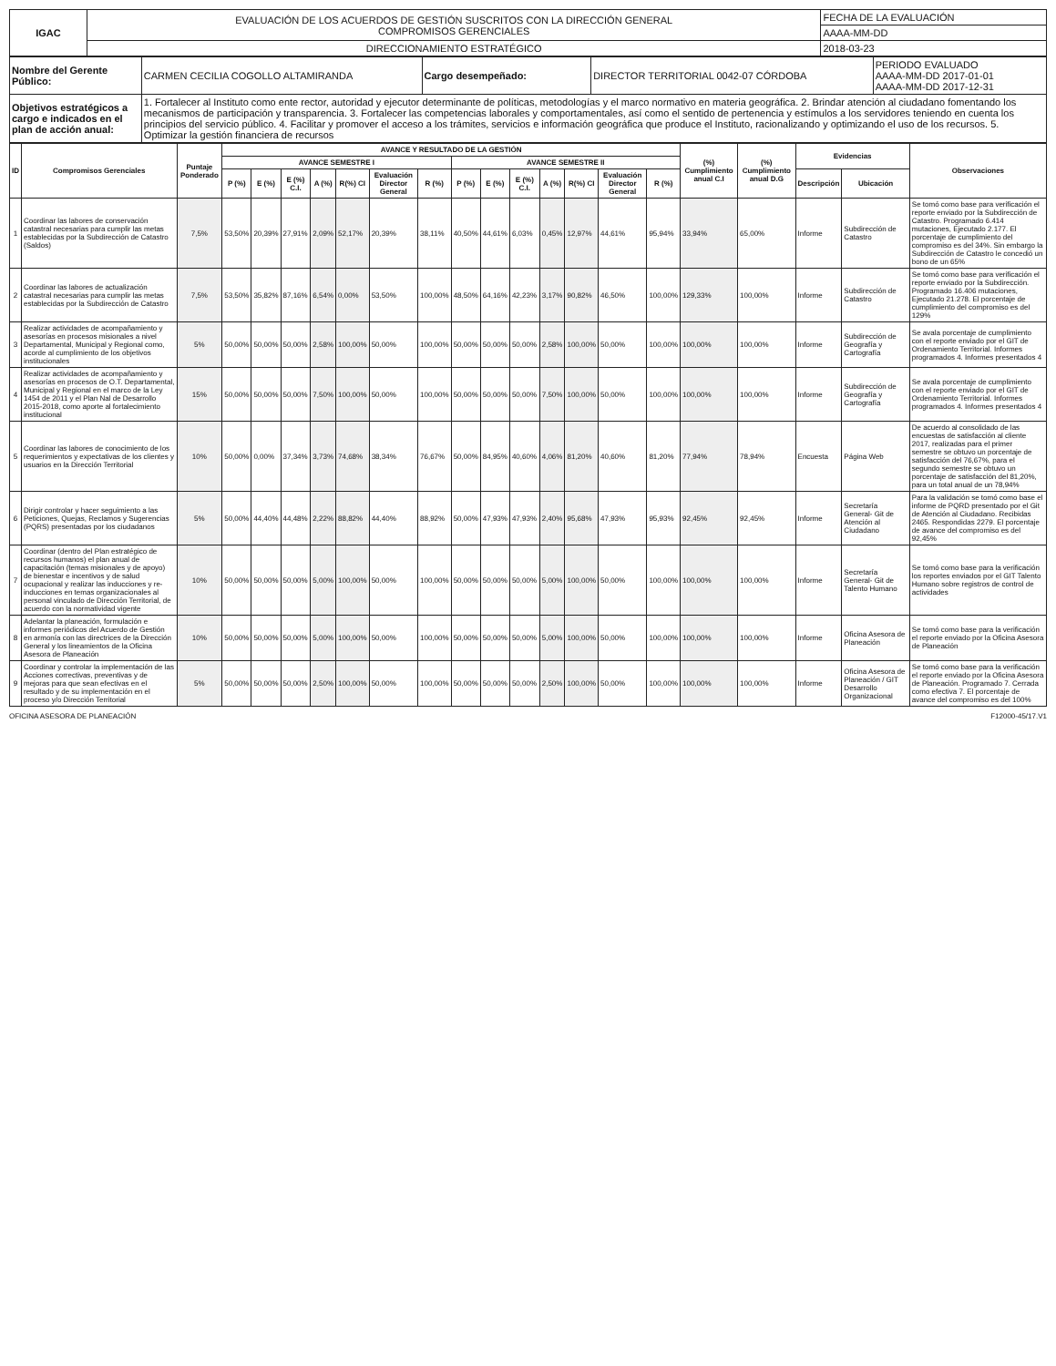| IGAC | EVALUACIÓN DE LOS ACUERDOS DE GESTIÓN SUSCRITOS CON LA DIRECCIÓN GENERAL COMPROMISOS GERENCIALES | FECHA DE LA EVALUACIÓN |
| | | AAAA-MM-DD |
| | DIRECCIONAMIENTO ESTRATÉGICO | 2018-03-23 |
| Nombre del Gerente Público: | CARMEN CECILIA COGOLLO ALTAMIRANDA | Cargo desempeñado: | DIRECTOR TERRITORIAL 0042-07 CÓRDOBA | PERIODO EVALUADO AAAA-MM-DD 2017-01-01 AAAA-MM-DD 2017-12-31 |
| Objetivos estratégicos a cargo e indicados en el plan de acción anual: | 1. Fortalecer al Instituto como ente rector, autoridad y ejecutor determinante de políticas, metodologías y el marco normativo en materia geográfica. 2. Brindar atención al ciudadano fomentando los mecanismos de participación y transparencia. 3. Fortalecer las competencias laborales y comportamentales, así como el sentido de pertenencia y estímulos a los servidores teniendo en cuenta los principios del servicio público. 4. Facilitar y promover el acceso a los trámites, servicios e información geográfica que produce el Instituto, racionalizando y optimizando el uso de los recursos. 5. Optimizar la gestión financiera de recursos | | | |
| ID | Compromisos Gerenciales | Puntaje Ponderado | AVANCE Y RESULTADO DE LA GESTIÓN | | | | | | | | | | | | | | (%) Cumplimiento anual C.I | (%) Cumplimiento anual D.G | Evidencias | | Observaciones |
| --- | --- | --- | --- | --- | --- | --- | --- | --- | --- | --- | --- | --- | --- | --- | --- | --- | --- | --- | --- | --- | --- |
| | | | AVANCE SEMESTRE I | | | | | | | AVANCE SEMESTRE II | | | | | | | | | | | |
| | | | P (%) | E (%) | E (%) C.I. | A (%) | R(%) CI | Evaluación Director General | R (%) | P (%) | E (%) | E (%) C.I. | A (%) | R(%) CI | Evaluación Director General | R (%) | | | Descripción | Ubicación | |
| 1 | Coordinar las labores de conservación catastral necesarias para cumplir las metas establecidas por la Subdirección de Catastro (Saldos) | 7,5% | 53,50% | 20,39% | 27,91% | 2,09% | 52,17% | 20,39% | 38,11% | 40,50% | 44,61% | 6,03% | 0,45% | 12,97% | 44,61% | 95,94% | 33,94% | 65,00% | Informe | Subdirección de Catastro | Se tomó como base para verificación el reporte enviado por la Subdirección de Catastro. Programado 6.414 mutaciones, Ejecutado 2.177. El porcentaje de cumplimiento del compromiso es del 34%. Sin embargo la Subdirección de Catastro le concedió un bono de un 65% |
| 2 | Coordinar las labores de actualización catastral necesarias para cumplir las metas establecidas por la Subdirección de Catastro | 7,5% | 53,50% | 35,82% | 87,16% | 6,54% | 0,00% | 53,50% | 100,00% | 48,50% | 64,16% | 42,23% | 3,17% | 90,82% | 46,50% | 100,00% | 129,33% | 100,00% | Informe | Subdirección de Catastro | Se tomó como base para verificación el reporte enviado por la Subdirección. Programado 16.406 mutaciones, Ejecutado 21.278. El porcentaje de cumplimiento del compromiso es del 129% |
| 3 | Realizar actividades de acompañamiento y asesorías en procesos misionales a nivel Departamental, Municipal y Regional como, acorde al cumplimiento de los objetivos institucionales | 5% | 50,00% | 50,00% | 50,00% | 2,58% | 100,00% | 50,00% | 100,00% | 50,00% | 50,00% | 50,00% | 2,58% | 100,00% | 50,00% | 100,00% | 100,00% | 100,00% | Informe | Subdirección de Geografía y Cartografía | Se avala porcentaje de cumplimiento con el reporte enviado por el GIT de Ordenamiento Territorial. Informes programados 4. Informes presentados 4 |
| 4 | Realizar actividades de acompañamiento y asesorías en procesos de O.T. Departamental, Municipal y Regional en el marco de la Ley 1454 de 2011 y el Plan Nal de Desarrollo 2015-2018, como aporte al fortalecimiento institucional | 15% | 50,00% | 50,00% | 50,00% | 7,50% | 100,00% | 50,00% | 100,00% | 50,00% | 50,00% | 50,00% | 7,50% | 100,00% | 50,00% | 100,00% | 100,00% | 100,00% | Informe | Subdirección de Geografía y Cartografía | Se avala porcentaje de cumplimiento con el reporte enviado por el GIT de Ordenamiento Territorial. Informes programados 4. Informes presentados 4 |
| 5 | Coordinar las labores de conocimiento de los requerimientos y expectativas de los clientes y usuarios en la Dirección Territorial | 10% | 50,00% | 0,00% | 37,34% | 3,73% | 74,68% | 38,34% | 76,67% | 50,00% | 84,95% | 40,60% | 4,06% | 81,20% | 40,60% | 81,20% | 77,94% | 78,94% | Encuesta | Página Web | De acuerdo al consolidado de las encuestas de satisfacción al cliente 2017, realizadas para el primer semestre se obtuvo un porcentaje de satisfacción del 76,67%, para el segundo semestre se obtuvo un porcentaje de satisfacción del 81,20%, para un total anual de un 78,94% |
| 6 | Dirigir controlar y hacer seguimiento a las Peticiones, Quejas, Reclamos y Sugerencias (PQRS) presentadas por los ciudadanos | 5% | 50,00% | 44,40% | 44,48% | 2,22% | 88,82% | 44,40% | 88,92% | 50,00% | 47,93% | 47,93% | 2,40% | 95,68% | 47,93% | 95,93% | 92,45% | 92,45% | Informe | Secretaría General- Git de Atención al Ciudadano | Para la validación se tomó como base el informe de PQRD presentado por el Git de Atención al Ciudadano. Recibidas 2465. Respondidas 2279. El porcentaje de avance del compromiso es del 92,45% |
| 7 | Coordinar (dentro del Plan estratégico de recursos humanos) el plan anual de capacitación (temas misionales y de apoyo) de bienestar e incentivos y de salud ocupacional y realizar las inducciones y re-inducciones en temas organizacionales al personal vinculado de Dirección Territorial, de acuerdo con la normatividad vigente | 10% | 50,00% | 50,00% | 50,00% | 5,00% | 100,00% | 50,00% | 100,00% | 50,00% | 50,00% | 50,00% | 5,00% | 100,00% | 50,00% | 100,00% | 100,00% | 100,00% | Informe | Secretaría General- Git de Talento Humano | Se tomó como base para la verificación los reportes enviados por el GIT Talento Humano sobre registros de control de actividades |
| 8 | Adelantar la planeación, formulación e informes periódicos del Acuerdo de Gestión en armonía con las directrices de la Dirección General y los lineamientos de la Oficina Asesora de Planeación | 10% | 50,00% | 50,00% | 50,00% | 5,00% | 100,00% | 50,00% | 100,00% | 50,00% | 50,00% | 50,00% | 5,00% | 100,00% | 50,00% | 100,00% | 100,00% | 100,00% | Informe | Oficina Asesora de Planeación | Se tomó como base para la verificación el reporte enviado por la Oficina Asesora de Planeación |
| 9 | Coordinar y controlar la implementación de las Acciones correctivas, preventivas y de mejoras para que sean efectivas en el resultado y de su implementación en el proceso y/o Dirección Territorial | 5% | 50,00% | 50,00% | 50,00% | 2,50% | 100,00% | 50,00% | 100,00% | 50,00% | 50,00% | 50,00% | 2,50% | 100,00% | 50,00% | 100,00% | 100,00% | 100,00% | Informe | Oficina Asesora de Planeación / GIT Desarrollo Organizacional | Se tomó como base para la verificación el reporte enviado por la Oficina Asesora de Planeación. Programado 7. Cerrada como efectiva 7. El porcentaje de avance del compromiso es del 100% |
OFICINA ASESORA DE PLANEACIÓN F12000-45/17.V1